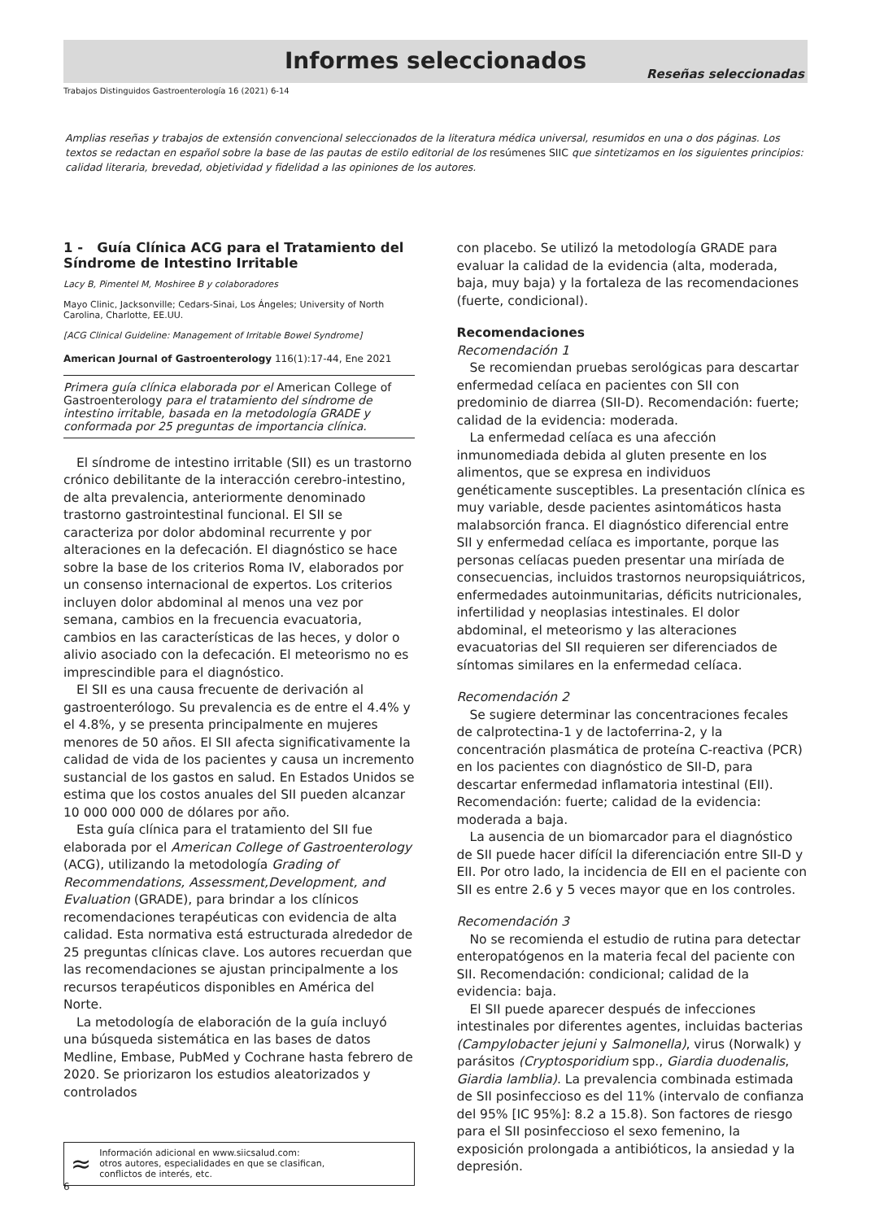Informes seleccionados
Reseñas seleccionadas
Trabajos Distinguidos Gastroenterología 16 (2021) 6-14
Amplias reseñas y trabajos de extensión convencional seleccionados de la literatura médica universal, resumidos en una o dos páginas. Los textos se redactan en español sobre la base de las pautas de estilo editorial de los resúmenes SIIC que sintetizamos en los siguientes principios: calidad literaria, brevedad, objetividad y fidelidad a las opiniones de los autores.
1 - Guía Clínica ACG para el Tratamiento del Síndrome de Intestino Irritable
Lacy B, Pimentel M, Moshiree B y colaboradores
Mayo Clinic, Jacksonville; Cedars-Sinai, Los Ángeles; University of North Carolina, Charlotte, EE.UU.
[ACG Clinical Guideline: Management of Irritable Bowel Syndrome]
American Journal of Gastroenterology 116(1):17-44, Ene 2021
Primera guía clínica elaborada por el American College of Gastroenterology para el tratamiento del síndrome de intestino irritable, basada en la metodología GRADE y conformada por 25 preguntas de importancia clínica.
El síndrome de intestino irritable (SII) es un trastorno crónico debilitante de la interacción cerebro-intestino, de alta prevalencia, anteriormente denominado trastorno gastrointestinal funcional. El SII se caracteriza por dolor abdominal recurrente y por alteraciones en la defecación. El diagnóstico se hace sobre la base de los criterios Roma IV, elaborados por un consenso internacional de expertos. Los criterios incluyen dolor abdominal al menos una vez por semana, cambios en la frecuencia evacuatoria, cambios en las características de las heces, y dolor o alivio asociado con la defecación. El meteorismo no es imprescindible para el diagnóstico.
El SII es una causa frecuente de derivación al gastroenterólogo. Su prevalencia es de entre el 4.4% y el 4.8%, y se presenta principalmente en mujeres menores de 50 años. El SII afecta significativamente la calidad de vida de los pacientes y causa un incremento sustancial de los gastos en salud. En Estados Unidos se estima que los costos anuales del SII pueden alcanzar 10 000 000 000 de dólares por año.
Esta guía clínica para el tratamiento del SII fue elaborada por el American College of Gastroenterology (ACG), utilizando la metodología Grading of Recommendations, Assessment,Development, and Evaluation (GRADE), para brindar a los clínicos recomendaciones terapéuticas con evidencia de alta calidad. Esta normativa está estructurada alrededor de 25 preguntas clínicas clave. Los autores recuerdan que las recomendaciones se ajustan principalmente a los recursos terapéuticos disponibles en América del Norte.
La metodología de elaboración de la guía incluyó una búsqueda sistemática en las bases de datos Medline, Embase, PubMed y Cochrane hasta febrero de 2020. Se priorizaron los estudios aleatorizados y controlados
≈
Información adicional en www.siicsalud.com:
otros autores, especialidades en que se clasifican,
conflictos de interés, etc.
con placebo. Se utilizó la metodología GRADE para evaluar la calidad de la evidencia (alta, moderada, baja, muy baja) y la fortaleza de las recomendaciones (fuerte, condicional).
Recomendaciones
Recomendación 1
Se recomiendan pruebas serológicas para descartar enfermedad celíaca en pacientes con SII con predominio de diarrea (SII-D). Recomendación: fuerte; calidad de la evidencia: moderada.
La enfermedad celíaca es una afección inmunomediada debida al gluten presente en los alimentos, que se expresa en individuos genéticamente susceptibles. La presentación clínica es muy variable, desde pacientes asintomáticos hasta malabsorción franca. El diagnóstico diferencial entre SII y enfermedad celíaca es importante, porque las personas celíacas pueden presentar una miríada de consecuencias, incluidos trastornos neuropsiquiátricos, enfermedades autoinmunitarias, déficits nutricionales, infertilidad y neoplasias intestinales. El dolor abdominal, el meteorismo y las alteraciones evacuatorias del SII requieren ser diferenciados de síntomas similares en la enfermedad celíaca.
Recomendación 2
Se sugiere determinar las concentraciones fecales de calprotectina-1 y de lactoferrina-2, y la concentración plasmática de proteína C-reactiva (PCR) en los pacientes con diagnóstico de SII-D, para descartar enfermedad inflamatoria intestinal (EII). Recomendación: fuerte; calidad de la evidencia: moderada a baja.
La ausencia de un biomarcador para el diagnóstico de SII puede hacer difícil la diferenciación entre SII-D y EII. Por otro lado, la incidencia de EII en el paciente con SII es entre 2.6 y 5 veces mayor que en los controles.
Recomendación 3
No se recomienda el estudio de rutina para detectar enteropatógenos en la materia fecal del paciente con SII. Recomendación: condicional; calidad de la evidencia: baja.
El SII puede aparecer después de infecciones intestinales por diferentes agentes, incluidas bacterias (Campylobacter jejuni y Salmonella), virus (Norwalk) y parásitos (Cryptosporidium spp., Giardia duodenalis, Giardia lamblia). La prevalencia combinada estimada de SII posinfeccioso es del 11% (intervalo de confianza del 95% [IC 95%]: 8.2 a 15.8). Son factores de riesgo para el SII posinfeccioso el sexo femenino, la exposición prolongada a antibióticos, la ansiedad y la depresión.
6